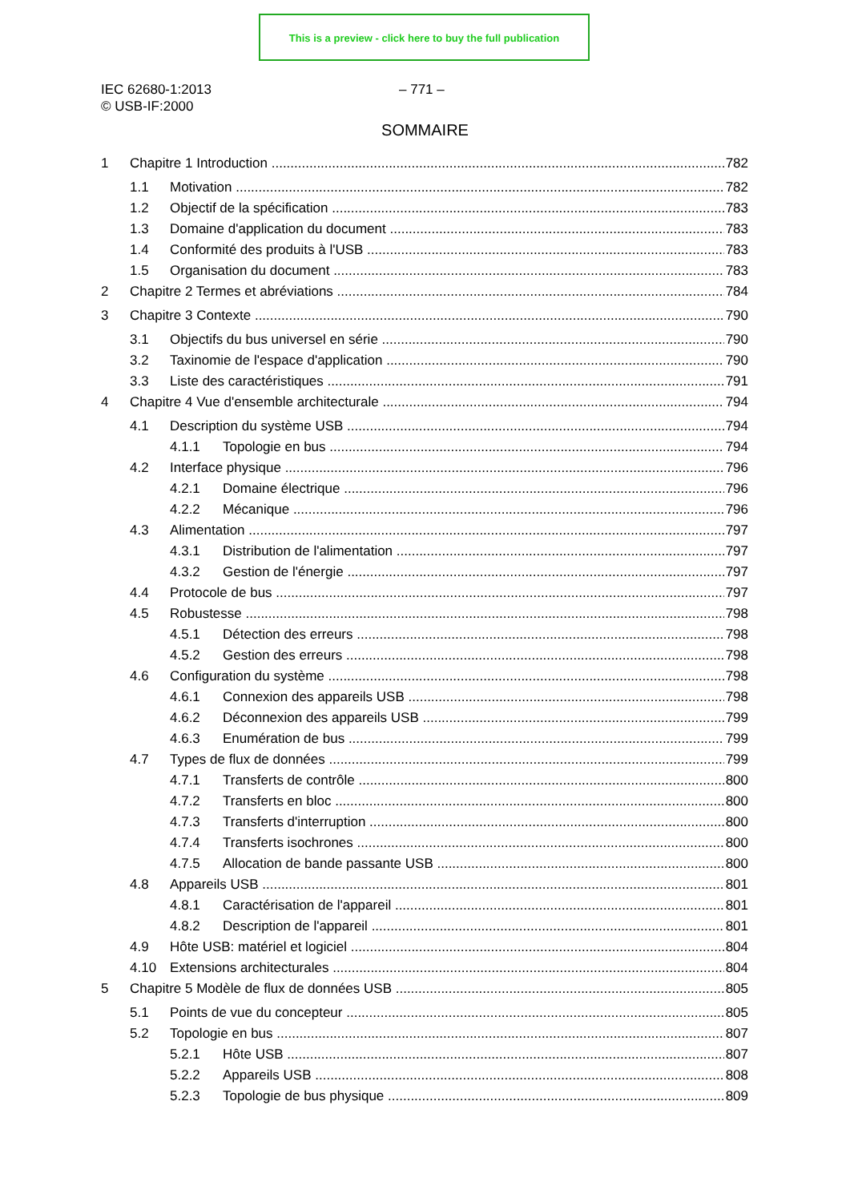This is a preview - click here to buy the full publication
IEC 62680-1:2013
© USB-IF:2000
– 771 –
SOMMAIRE
1 Chapitre 1 Introduction 782
1.1 Motivation 782
1.2 Objectif de la spécification 783
1.3 Domaine d'application du document 783
1.4 Conformité des produits à l'USB 783
1.5 Organisation du document 783
2 Chapitre 2 Termes et abréviations 784
3 Chapitre 3 Contexte 790
3.1 Objectifs du bus universel en série 790
3.2 Taxinomie de l'espace d'application 790
3.3 Liste des caractéristiques 791
4 Chapitre 4 Vue d'ensemble architecturale 794
4.1 Description du système USB 794
4.1.1 Topologie en bus 794
4.2 Interface physique 796
4.2.1 Domaine électrique 796
4.2.2 Mécanique 796
4.3 Alimentation 797
4.3.1 Distribution de l'alimentation 797
4.3.2 Gestion de l'énergie 797
4.4 Protocole de bus 797
4.5 Robustesse 798
4.5.1 Détection des erreurs 798
4.5.2 Gestion des erreurs 798
4.6 Configuration du système 798
4.6.1 Connexion des appareils USB 798
4.6.2 Déconnexion des appareils USB 799
4.6.3 Enumération de bus 799
4.7 Types de flux de données 799
4.7.1 Transferts de contrôle 800
4.7.2 Transferts en bloc 800
4.7.3 Transferts d'interruption 800
4.7.4 Transferts isochrones 800
4.7.5 Allocation de bande passante USB 800
4.8 Appareils USB 801
4.8.1 Caractérisation de l'appareil 801
4.8.2 Description de l'appareil 801
4.9 Hôte USB: matériel et logiciel 804
4.10 Extensions architecturales 804
5 Chapitre 5 Modèle de flux de données USB 805
5.1 Points de vue du concepteur 805
5.2 Topologie en bus 807
5.2.1 Hôte USB 807
5.2.2 Appareils USB 808
5.2.3 Topologie de bus physique 809